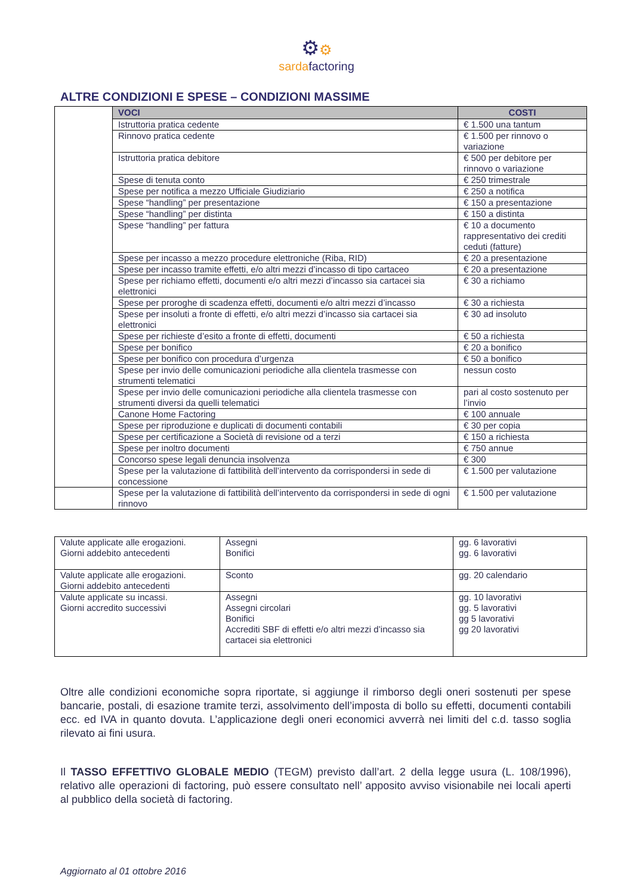⚙⚙
sardafactoring
ALTRE CONDIZIONI E SPESE – CONDIZIONI MASSIME
| | VOCI | COSTI |
| | Istruttoria pratica cedente | € 1.500 una tantum |
| | Rinnovo pratica cedente | € 1.500 per rinnovo o variazione |
| | Istruttoria pratica debitore | € 500 per debitore per rinnovo o variazione |
| | Spese di tenuta conto | € 250 trimestrale |
| | Spese per notifica a mezzo Ufficiale Giudiziario | € 250 a notifica |
| | Spese “handling” per presentazione | € 150 a presentazione |
| | Spese “handling” per distinta | € 150 a distinta |
| | Spese “handling” per fattura | € 10 a documento rappresentativo dei crediti ceduti (fatture) |
| | Spese per incasso a mezzo procedure elettroniche (Riba, RID) | € 20 a presentazione |
| | Spese per incasso tramite effetti, e/o altri mezzi d’incasso di tipo cartaceo | € 20 a presentazione |
| | Spese per richiamo effetti, documenti e/o altri mezzi d’incasso sia cartacei sia elettronici | € 30 a richiamo |
| | Spese per proroghe di scadenza effetti, documenti e/o altri mezzi d’incasso | € 30 a richiesta |
| | Spese per insoluti a fronte di effetti, e/o altri mezzi d’incasso sia cartacei sia elettronici | € 30 ad insoluto |
| | Spese per richieste d’esito a fronte di effetti, documenti | € 50 a richiesta |
| | Spese per bonifico | € 20 a bonifico |
| | Spese per bonifico con procedura d’urgenza | € 50 a bonifico |
| | Spese per invio delle comunicazioni periodiche alla clientela trasmesse con strumenti telematici | nessun costo |
| | Spese per invio delle comunicazioni periodiche alla clientela trasmesse con strumenti diversi da quelli telematici | pari al costo sostenuto per l’invio |
| | Canone Home Factoring | € 100 annuale |
| | Spese per riproduzione e duplicati di documenti contabili | € 30 per copia |
| | Spese per certificazione a Società di revisione od a terzi | € 150 a richiesta |
| | Spese per inoltro documenti | € 750 annue |
| | Concorso spese legali denuncia insolvenza | € 300 |
| | Spese per la valutazione di fattibilità dell’intervento da corrispondersi in sede di concessione | € 1.500 per valutazione |
| | Spese per la valutazione di fattibilità dell’intervento da corrispondersi in sede di ogni rinnovo | € 1.500 per valutazione |
| Valute applicate alle erogazioni. Giorni addebito antecedenti | Assegni Bonifici | gg. 6 lavorativi gg. 6 lavorativi |
| Valute applicate alle erogazioni. Giorni addebito antecedenti | Sconto | gg. 20 calendario |
| Valute applicate su incassi. Giorni accredito successivi | Assegni Assegni circolari Bonifici Accrediti SBF di effetti e/o altri mezzi d’incasso sia cartacei sia elettronici | gg. 10 lavorativi gg. 5 lavorativi gg 5 lavorativi gg 20 lavorativi |
Oltre alle condizioni economiche sopra riportate, si aggiunge il rimborso degli oneri sostenuti per spese bancarie, postali, di esazione tramite terzi, assolvimento dell’imposta di bollo su effetti, documenti contabili ecc. ed IVA in quanto dovuta. L’applicazione degli oneri economici avverrà nei limiti del c.d. tasso soglia rilevato ai fini usura.
Il TASSO EFFETTIVO GLOBALE MEDIO (TEGM) previsto dall’art. 2 della legge usura (L. 108/1996), relativo alle operazioni di factoring, può essere consultato nell’ apposito avviso visionabile nei locali aperti al pubblico della società di factoring.
Aggiornato al 01 ottobre 2016